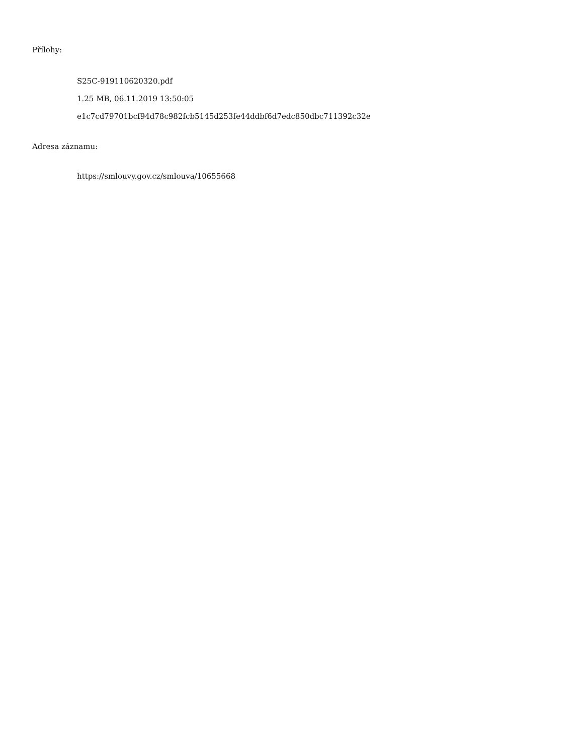Přílohy:
S25C-919110620320.pdf
1.25 MB, 06.11.2019 13:50:05
e1c7cd79701bcf94d78c982fcb5145d253fe44ddbf6d7edc850dbc711392c32e
Adresa záznamu:
https://smlouvy.gov.cz/smlouva/10655668